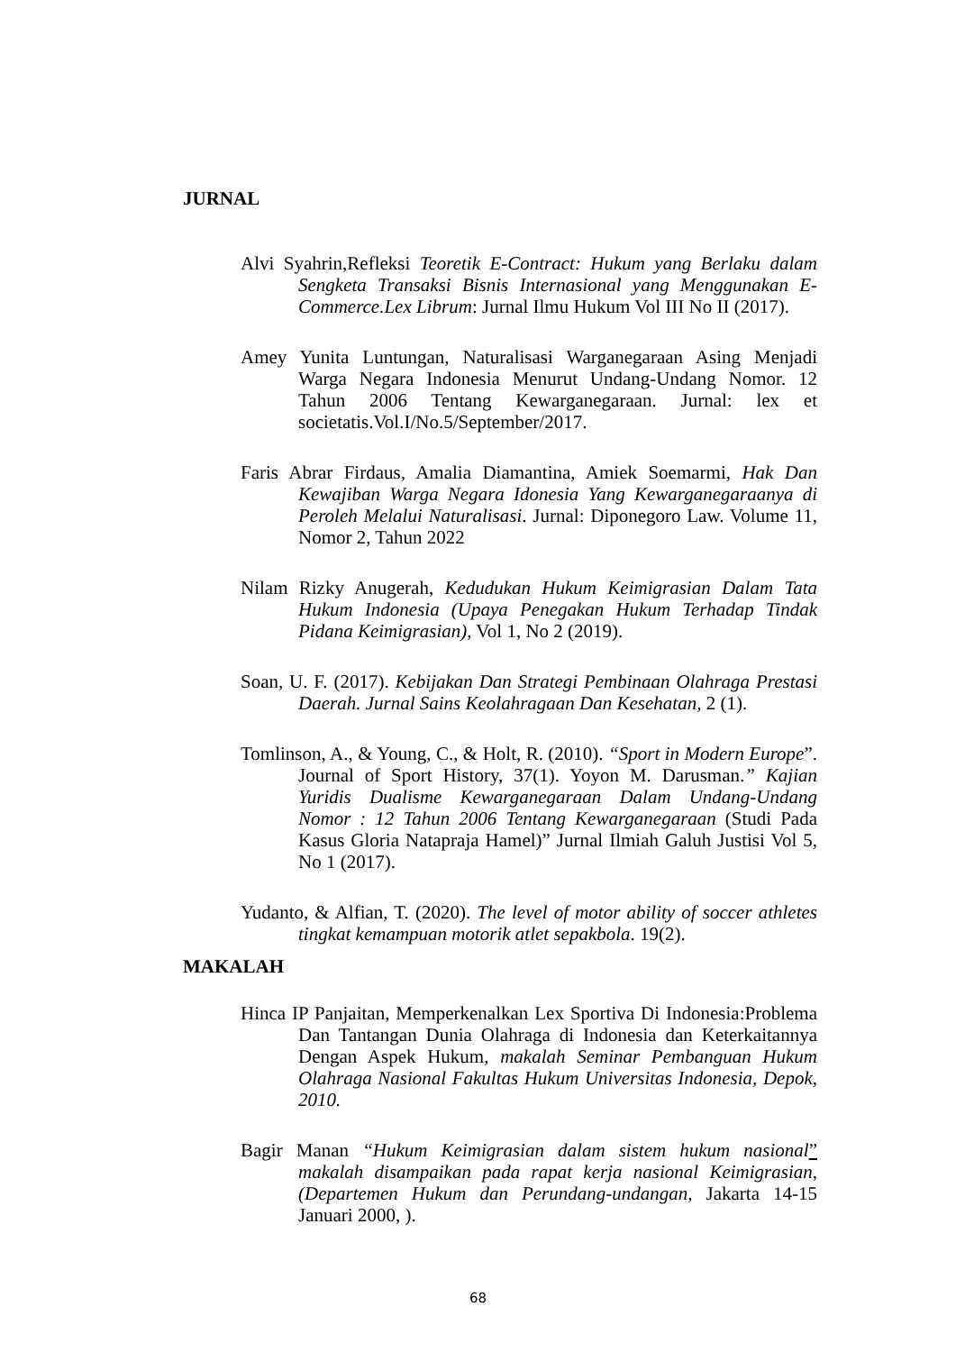JURNAL
Alvi Syahrin,Refleksi Teoretik E-Contract: Hukum yang Berlaku dalam Sengketa Transaksi Bisnis Internasional yang Menggunakan E-Commerce.Lex Librum: Jurnal Ilmu Hukum Vol III No II (2017).
Amey Yunita Luntungan, Naturalisasi Warganegaraan Asing Menjadi Warga Negara Indonesia Menurut Undang-Undang Nomor. 12 Tahun 2006 Tentang Kewarganegaraan. Jurnal: lex et societatis.Vol.I/No.5/September/2017.
Faris Abrar Firdaus, Amalia Diamantina, Amiek Soemarmi, Hak Dan Kewajiban Warga Negara Idonesia Yang Kewarganegaraanya di Peroleh Melalui Naturalisasi. Jurnal: Diponegoro Law. Volume 11, Nomor 2, Tahun 2022
Nilam Rizky Anugerah, Kedudukan Hukum Keimigrasian Dalam Tata Hukum Indonesia (Upaya Penegakan Hukum Terhadap Tindak Pidana Keimigrasian), Vol 1, No 2 (2019).
Soan, U. F. (2017). Kebijakan Dan Strategi Pembinaan Olahraga Prestasi Daerah. Jurnal Sains Keolahragaan Dan Kesehatan, 2 (1).
Tomlinson, A., & Young, C., & Holt, R. (2010). “Sport in Modern Europe”. Journal of Sport History, 37(1). Yoyon M. Darusman.” Kajian Yuridis Dualisme Kewarganegaraan Dalam Undang-Undang Nomor : 12 Tahun 2006 Tentang Kewarganegaraan (Studi Pada Kasus Gloria Natapraja Hamel)” Jurnal Ilmiah Galuh Justisi Vol 5, No 1 (2017).
Yudanto, & Alfian, T. (2020). The level of motor ability of soccer athletes tingkat kemampuan motorik atlet sepakbola. 19(2).
MAKALAH
Hinca IP Panjaitan, Memperkenalkan Lex Sportiva Di Indonesia:Problema Dan Tantangan Dunia Olahraga di Indonesia dan Keterkaitannya Dengan Aspek Hukum, makalah Seminar Pembanguan Hukum Olahraga Nasional Fakultas Hukum Universitas Indonesia, Depok, 2010.
Bagir Manan “Hukum Keimigrasian dalam sistem hukum nasional” makalah disampaikan pada rapat kerja nasional Keimigrasian, (Departemen Hukum dan Perundang-undangan, Jakarta 14-15 Januari 2000, ).
68